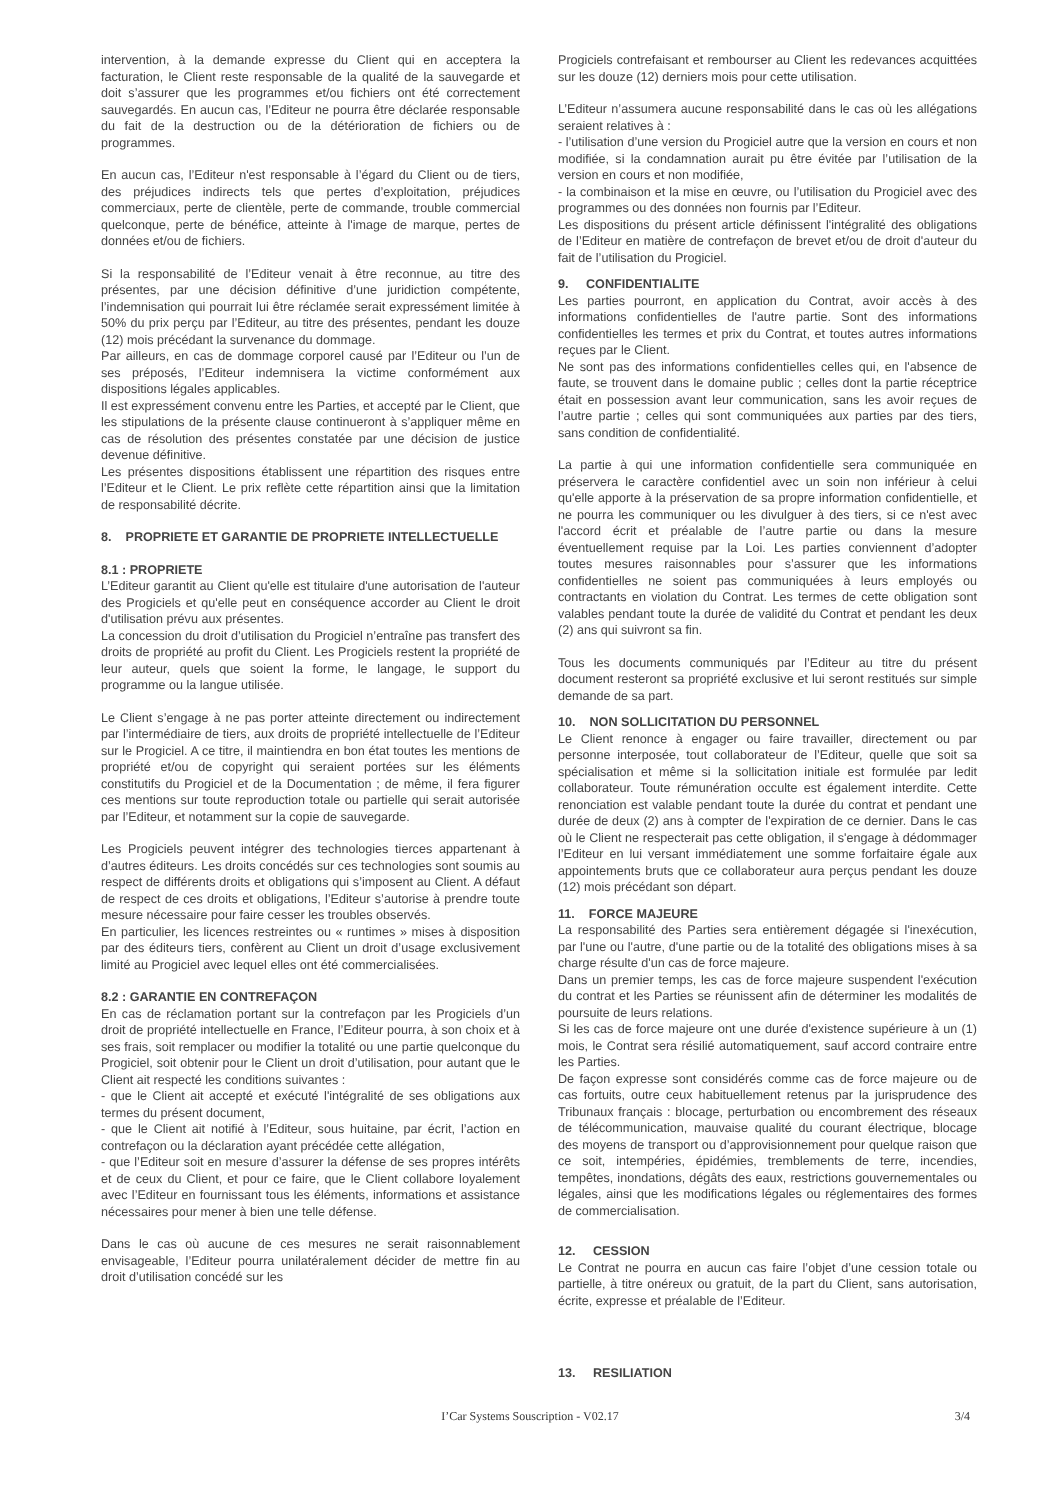intervention, à la demande expresse du Client qui en acceptera la facturation, le Client reste responsable de la qualité de la sauvegarde et doit s’assurer que les programmes et/ou fichiers ont été correctement sauvegardés. En aucun cas, l’Editeur ne pourra être déclarée responsable du fait de la destruction ou de la détérioration de fichiers ou de programmes.
En aucun cas, l’Editeur n'est responsable à l’égard du Client ou de tiers, des préjudices indirects tels que pertes d’exploitation, préjudices commerciaux, perte de clientèle, perte de commande, trouble commercial quelconque, perte de bénéfice, atteinte à l'image de marque, pertes de données et/ou de fichiers.
Si la responsabilité de l’Editeur venait à être reconnue, au titre des présentes, par une décision définitive d’une juridiction compétente, l’indemnisation qui pourrait lui être réclamée serait expressément limitée à 50% du prix perçu par l’Editeur, au titre des présentes, pendant les douze (12) mois précédant la survenance du dommage.
Par ailleurs, en cas de dommage corporel causé par l’Editeur ou l’un de ses préposés, l’Editeur indemnisera la victime conformément aux dispositions légales applicables.
Il est expressément convenu entre les Parties, et accepté par le Client, que les stipulations de la présente clause continueront à s’appliquer même en cas de résolution des présentes constatée par une décision de justice devenue définitive.
Les présentes dispositions établissent une répartition des risques entre l’Editeur et le Client. Le prix reflète cette répartition ainsi que la limitation de responsabilité décrite.
8. PROPRIETE ET GARANTIE DE PROPRIETE INTELLECTUELLE
8.1 : PROPRIETE
L’Editeur garantit au Client qu'elle est titulaire d'une autorisation de l'auteur des Progiciels et qu'elle peut en conséquence accorder au Client le droit d'utilisation prévu aux présentes.
La concession du droit d’utilisation du Progiciel n’entraîne pas transfert des droits de propriété au profit du Client. Les Progiciels restent la propriété de leur auteur, quels que soient la forme, le langage, le support du programme ou la langue utilisée.
Le Client s’engage à ne pas porter atteinte directement ou indirectement par l’intermédiaire de tiers, aux droits de propriété intellectuelle de l’Editeur sur le Progiciel. A ce titre, il maintiendra en bon état toutes les mentions de propriété et/ou de copyright qui seraient portées sur les éléments constitutifs du Progiciel et de la Documentation ; de même, il fera figurer ces mentions sur toute reproduction totale ou partielle qui serait autorisée par l’Editeur, et notamment sur la copie de sauvegarde.
Les Progiciels peuvent intégrer des technologies tierces appartenant à d’autres éditeurs. Les droits concédés sur ces technologies sont soumis au respect de différents droits et obligations qui s’imposent au Client. A défaut de respect de ces droits et obligations, l’Editeur s’autorise à prendre toute mesure nécessaire pour faire cesser les troubles observés.
En particulier, les licences restreintes ou « runtimes » mises à disposition par des éditeurs tiers, confèrent au Client un droit d’usage exclusivement limité au Progiciel avec lequel elles ont été commercialisées.
8.2 : GARANTIE EN CONTREFAÇON
En cas de réclamation portant sur la contrefaçon par les Progiciels d’un droit de propriété intellectuelle en France, l’Editeur pourra, à son choix et à ses frais, soit remplacer ou modifier la totalité ou une partie quelconque du Progiciel, soit obtenir pour le Client un droit d’utilisation, pour autant que le Client ait respecté les conditions suivantes :
- que le Client ait accepté et exécuté l'intégralité de ses obligations aux termes du présent document,
- que le Client ait notifié à l’Editeur, sous huitaine, par écrit, l’action en contrefaçon ou la déclaration ayant précédée cette allégation,
- que l’Editeur soit en mesure d’assurer la défense de ses propres intérêts et de ceux du Client, et pour ce faire, que le Client collabore loyalement avec l’Editeur en fournissant tous les éléments, informations et assistance nécessaires pour mener à bien une telle défense.
Dans le cas où aucune de ces mesures ne serait raisonnablement envisageable, l’Editeur pourra unilatéralement décider de mettre fin au droit d’utilisation concédé sur les
Progiciels contrefaisant et rembourser au Client les redevances acquittées sur les douze (12) derniers mois pour cette utilisation.
L’Editeur n’assumera aucune responsabilité dans le cas où les allégations seraient relatives à :
- l’utilisation d’une version du Progiciel autre que la version en cours et non modifiée, si la condamnation aurait pu être évitée par l’utilisation de la version en cours et non modifiée,
- la combinaison et la mise en œuvre, ou l’utilisation du Progiciel avec des programmes ou des données non fournis par l’Editeur.
Les dispositions du présent article définissent l'intégralité des obligations de l’Editeur en matière de contrefaçon de brevet et/ou de droit d'auteur du fait de l’utilisation du Progiciel.
9. CONFIDENTIALITE
Les parties pourront, en application du Contrat, avoir accès à des informations confidentielles de l'autre partie. Sont des informations confidentielles les termes et prix du Contrat, et toutes autres informations reçues par le Client.
Ne sont pas des informations confidentielles celles qui, en l'absence de faute, se trouvent dans le domaine public ; celles dont la partie réceptrice était en possession avant leur communication, sans les avoir reçues de l’autre partie ; celles qui sont communiquées aux parties par des tiers, sans condition de confidentialité.
La partie à qui une information confidentielle sera communiquée en préservera le caractère confidentiel avec un soin non inférieur à celui qu'elle apporte à la préservation de sa propre information confidentielle, et ne pourra les communiquer ou les divulguer à des tiers, si ce n'est avec l'accord écrit et préalable de l’autre partie ou dans la mesure éventuellement requise par la Loi. Les parties conviennent d’adopter toutes mesures raisonnables pour s’assurer que les informations confidentielles ne soient pas communiquées à leurs employés ou contractants en violation du Contrat. Les termes de cette obligation sont valables pendant toute la durée de validité du Contrat et pendant les deux (2) ans qui suivront sa fin.
Tous les documents communiqués par l’Editeur au titre du présent document resteront sa propriété exclusive et lui seront restitués sur simple demande de sa part.
10. NON SOLLICITATION DU PERSONNEL
Le Client renonce à engager ou faire travailler, directement ou par personne interposée, tout collaborateur de l’Editeur, quelle que soit sa spécialisation et même si la sollicitation initiale est formulée par ledit collaborateur. Toute rémunération occulte est également interdite. Cette renonciation est valable pendant toute la durée du contrat et pendant une durée de deux (2) ans à compter de l'expiration de ce dernier. Dans le cas où le Client ne respecterait pas cette obligation, il s'engage à dédommager l’Editeur en lui versant immédiatement une somme forfaitaire égale aux appointements bruts que ce collaborateur aura perçus pendant les douze (12) mois précédant son départ.
11. FORCE MAJEURE
La responsabilité des Parties sera entièrement dégagée si l'inexécution, par l'une ou l'autre, d'une partie ou de la totalité des obligations mises à sa charge résulte d'un cas de force majeure.
Dans un premier temps, les cas de force majeure suspendent l'exécution du contrat et les Parties se réunissent afin de déterminer les modalités de poursuite de leurs relations.
Si les cas de force majeure ont une durée d'existence supérieure à un (1) mois, le Contrat sera résilié automatiquement, sauf accord contraire entre les Parties.
De façon expresse sont considérés comme cas de force majeure ou de cas fortuits, outre ceux habituellement retenus par la jurisprudence des Tribunaux français : blocage, perturbation ou encombrement des réseaux de télécommunication, mauvaise qualité du courant électrique, blocage des moyens de transport ou d’approvisionnement pour quelque raison que ce soit, intempéries, épidémies, tremblements de terre, incendies, tempêtes, inondations, dégâts des eaux, restrictions gouvernementales ou légales, ainsi que les modifications légales ou réglementaires des formes de commercialisation.
12. CESSION
Le Contrat ne pourra en aucun cas faire l’objet d’une cession totale ou partielle, à titre onéreux ou gratuit, de la part du Client, sans autorisation, écrite, expresse et préalable de l’Editeur.
13. RESILIATION
I’Car Systems Souscription - V02.17
3/4